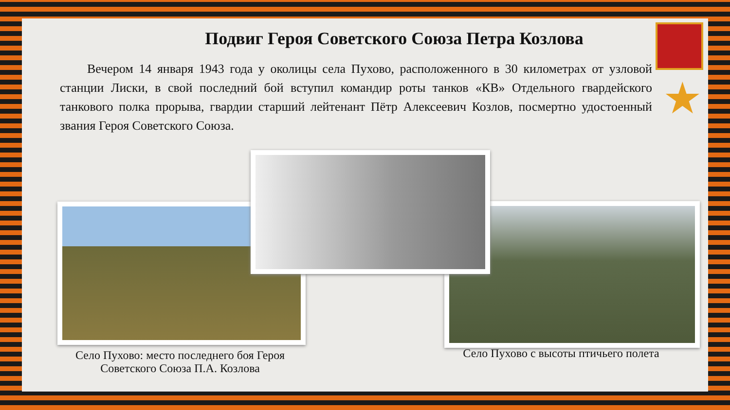Подвиг Героя Советского Союза Петра Козлова
Вечером 14 января 1943 года у околицы села Пухово, расположенного в 30 километрах от узловой станции Лиски, в свой последний бой вступил командир роты танков «КВ» Отдельного гвардейского танкового полка прорыва, гвардии старший лейтенант Пётр Алексеевич Козлов, посмертно удостоенный звания Героя Советского Союза.
Село Пухово: место последнего боя Героя Советского Союза П.А. Козлова
Село Пухово с высоты птичьего полета
★